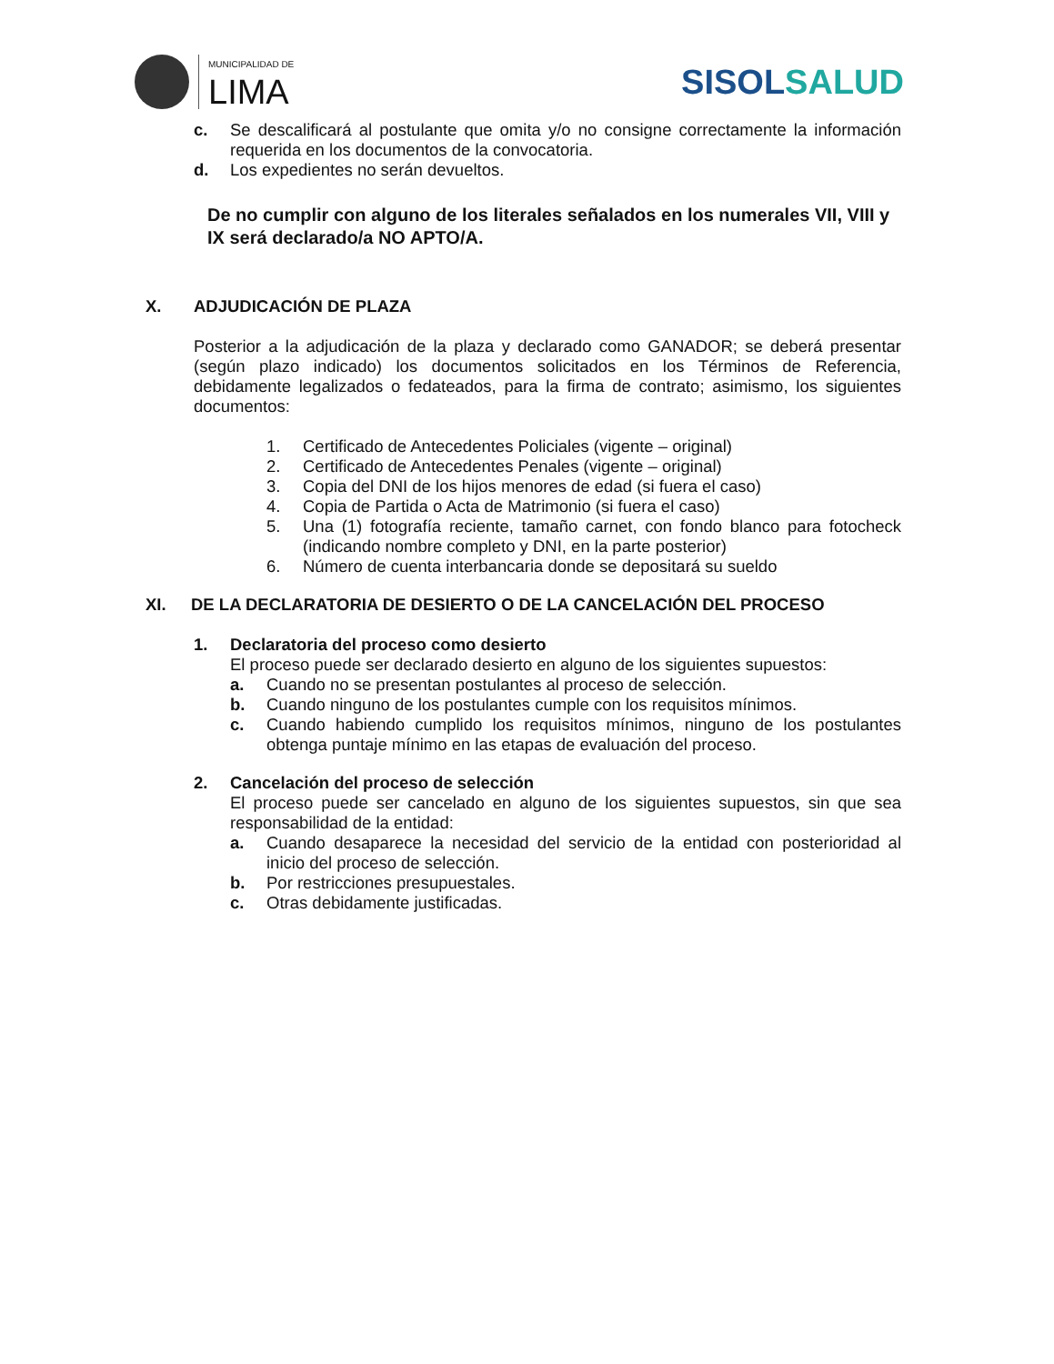MUNICIPALIDAD DE
LIMA
SISOLSALUD
c. Se descalificará al postulante que omita y/o no consigne correctamente la información requerida en los documentos de la convocatoria.
d. Los expedientes no serán devueltos.
De no cumplir con alguno de los literales señalados en los numerales VII, VIII y IX será declarado/a NO APTO/A.
X. ADJUDICACIÓN DE PLAZA
Posterior a la adjudicación de la plaza y declarado como GANADOR; se deberá presentar (según plazo indicado) los documentos solicitados en los Términos de Referencia, debidamente legalizados o fedateados, para la firma de contrato; asimismo, los siguientes documentos:
1. Certificado de Antecedentes Policiales (vigente – original)
2. Certificado de Antecedentes Penales (vigente – original)
3. Copia del DNI de los hijos menores de edad (si fuera el caso)
4. Copia de Partida o Acta de Matrimonio (si fuera el caso)
5. Una (1) fotografía reciente, tamaño carnet, con fondo blanco para fotocheck (indicando nombre completo y DNI, en la parte posterior)
6. Número de cuenta interbancaria donde se depositará su sueldo
XI. DE LA DECLARATORIA DE DESIERTO O DE LA CANCELACIÓN DEL PROCESO
1. Declaratoria del proceso como desierto
El proceso puede ser declarado desierto en alguno de los siguientes supuestos:
a. Cuando no se presentan postulantes al proceso de selección.
b. Cuando ninguno de los postulantes cumple con los requisitos mínimos.
c. Cuando habiendo cumplido los requisitos mínimos, ninguno de los postulantes obtenga puntaje mínimo en las etapas de evaluación del proceso.
2. Cancelación del proceso de selección
El proceso puede ser cancelado en alguno de los siguientes supuestos, sin que sea responsabilidad de la entidad:
a. Cuando desaparece la necesidad del servicio de la entidad con posterioridad al inicio del proceso de selección.
b. Por restricciones presupuestales.
c. Otras debidamente justificadas.